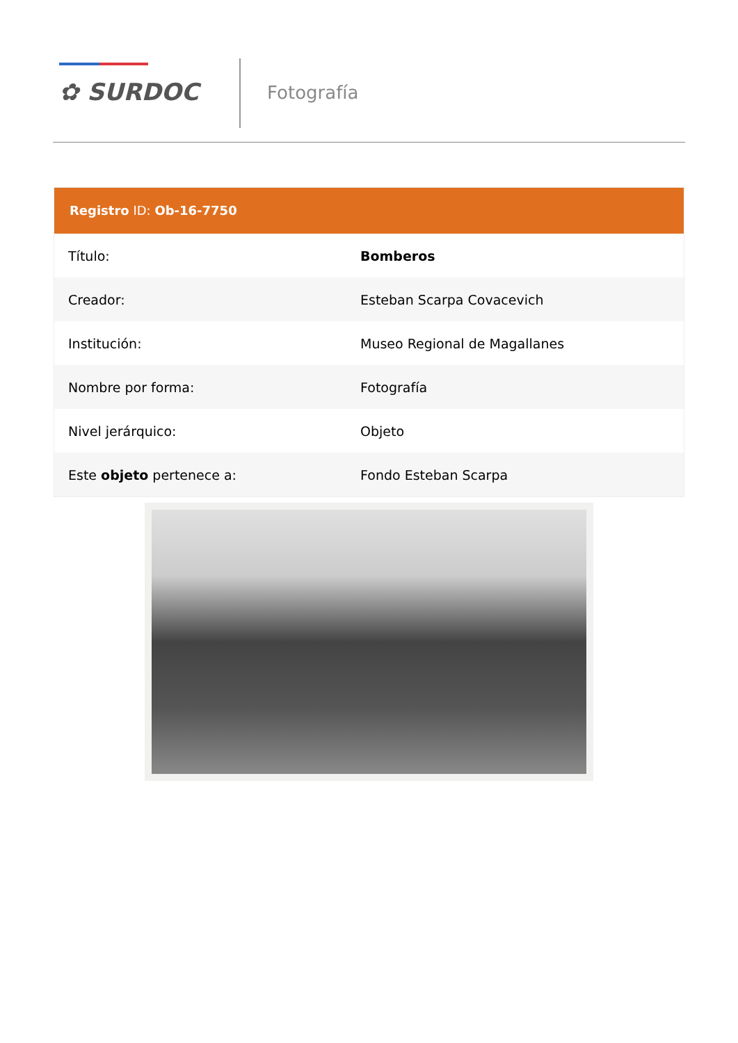✿ SURDOC Fotografía
Registro ID: Ob-16-7750
| Título: | Bomberos |
| Creador: | Esteban Scarpa Covacevich |
| Institución: | Museo Regional de Magallanes |
| Nombre por forma: | Fotografía |
| Nivel jerárquico: | Objeto |
| Este objeto pertenece a: | Fondo Esteban Scarpa |